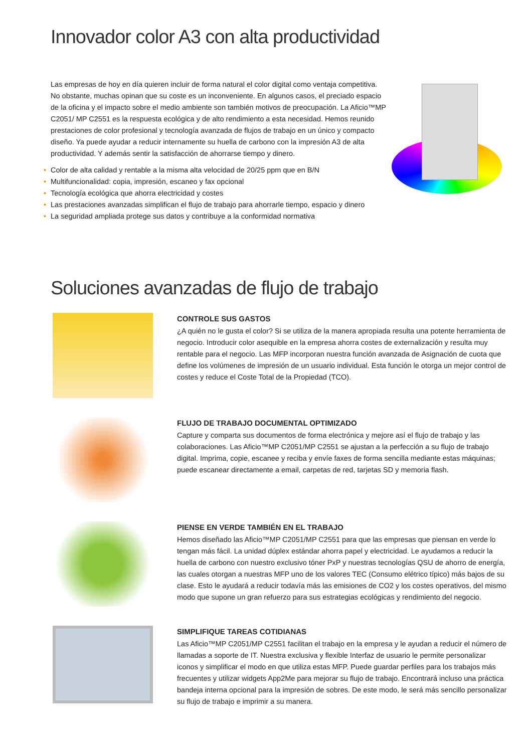Innovador color A3 con alta productividad
Las empresas de hoy en día quieren incluir de forma natural el color digital como ventaja competitiva. No obstante, muchas opinan que su coste es un inconveniente. En algunos casos, el preciado espacio de la oficina y el impacto sobre el medio ambiente son también motivos de preocupación. La Aficio™MP C2051/ MP C2551 es la respuesta ecológica y de alto rendimiento a esta necesidad. Hemos reunido prestaciones de color profesional y tecnología avanzada de flujos de trabajo en un único y compacto diseño. Ya puede ayudar a reducir internamente su huella de carbono con la impresión A3 de alta productividad. Y además sentir la satisfacción de ahorrarse tiempo y dinero.
• Color de alta calidad y rentable a la misma alta velocidad de 20/25 ppm que en B/N
• Multifuncionalidad: copia, impresión, escaneo y fax opcional
• Tecnología ecológica que ahorra electricidad y costes
• Las prestaciones avanzadas simplifican el flujo de trabajo para ahorrarle tiempo, espacio y dinero
• La seguridad ampliada protege sus datos y contribuye a la conformidad normativa
Soluciones avanzadas de flujo de trabajo
CONTROLE SUS GASTOS
¿A quién no le gusta el color? Si se utiliza de la manera apropiada resulta una potente herramienta de negocio. Introducir color asequible en la empresa ahorra costes de externalización y resulta muy rentable para el negocio. Las MFP incorporan nuestra función avanzada de Asignación de cuota que define los volúmenes de impresión de un usuario individual. Esta función le otorga un mejor control de costes y reduce el Coste Total de la Propiedad (TCO).
FLUJO DE TRABAJO DOCUMENTAL OPTIMIZADO
Capture y comparta sus documentos de forma electrónica y mejore así el flujo de trabajo y las colaboraciones. Las Aficio™MP C2051/MP C2551 se ajustan a la perfección a su flujo de trabajo digital. Imprima, copie, escanee y reciba y envíe faxes de forma sencilla mediante estas máquinas; puede escanear directamente a email, carpetas de red, tarjetas SD y memoria flash.
PIENSE EN VERDE TAMBIÉN EN EL TRABAJO
Hemos diseñado las Aficio™MP C2051/MP C2551 para que las empresas que piensan en verde lo tengan más fácil. La unidad dúplex estándar ahorra papel y electricidad. Le ayudamos a reducir la huella de carbono con nuestro exclusivo tóner PxP y nuestras tecnologías QSU de ahorro de energía, las cuales otorgan a nuestras MFP uno de los valores TEC (Consumo elétrico típico) más bajos de su clase. Esto le ayudará a reducir todavía más las emisiones de CO2 y los costes operativos, del mismo modo que supone un gran refuerzo para sus estrategias ecológicas y rendimiento del negocio.
SIMPLIFIQUE TAREAS COTIDIANAS
Las Aficio™MP C2051/MP C2551 facilitan el trabajo en la empresa y le ayudan a reducir el número de llamadas a soporte de IT. Nuestra exclusiva y flexible Interfaz de usuario le permite personalizar iconos y simplificar el modo en que utiliza estas MFP. Puede guardar perfiles para los trabajos más frecuentes y utilizar widgets App2Me para mejorar su flujo de trabajo. Encontrará incluso una práctica bandeja interna opcional para la impresión de sobres. De este modo, le será más sencillo personalizar su flujo de trabajo e imprimir a su manera.